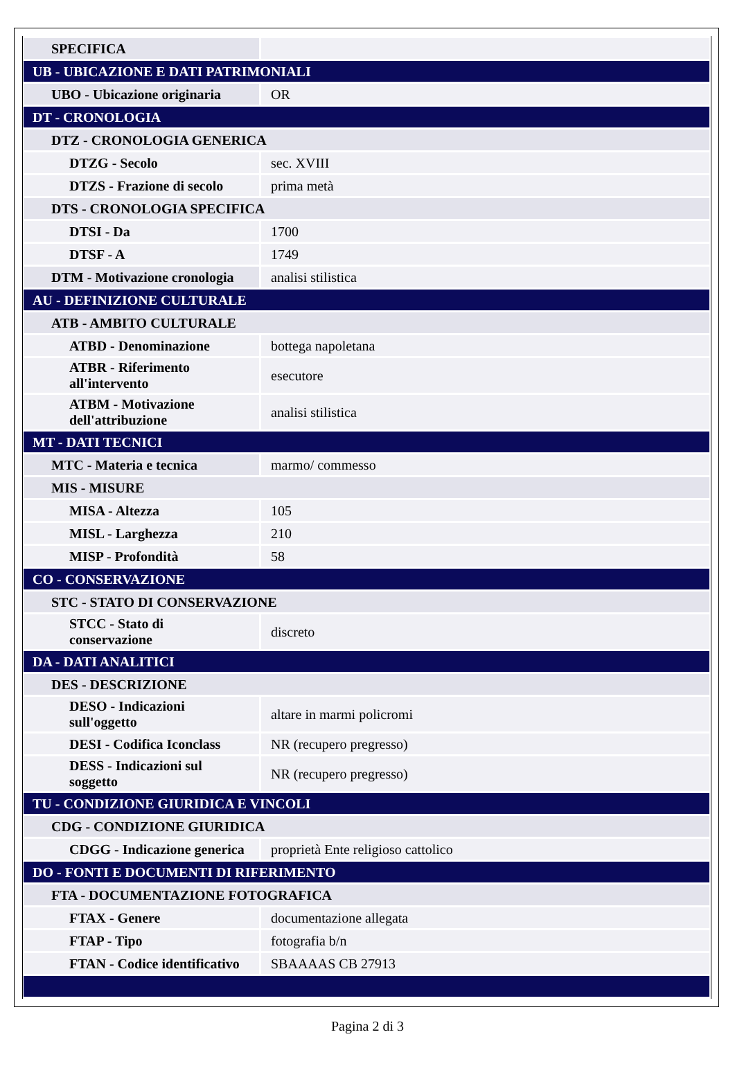| SPECIFICA | |
| UB - UBICAZIONE E DATI PATRIMONIALI | |
| UBO - Ubicazione originaria | OR |
| DT - CRONOLOGIA | |
| DTZ - CRONOLOGIA GENERICA | |
| DTZG - Secolo | sec. XVIII |
| DTZS - Frazione di secolo | prima metà |
| DTS - CRONOLOGIA SPECIFICA | |
| DTSI - Da | 1700 |
| DTSF - A | 1749 |
| DTM - Motivazione cronologia | analisi stilistica |
| AU - DEFINIZIONE CULTURALE | |
| ATB - AMBITO CULTURALE | |
| ATBD - Denominazione | bottega napoletana |
| ATBR - Riferimento all'intervento | esecutore |
| ATBM - Motivazione dell'attribuzione | analisi stilistica |
| MT - DATI TECNICI | |
| MTC - Materia e tecnica | marmo/ commesso |
| MIS - MISURE | |
| MISA - Altezza | 105 |
| MISL - Larghezza | 210 |
| MISP - Profondità | 58 |
| CO - CONSERVAZIONE | |
| STC - STATO DI CONSERVAZIONE | |
| STCC - Stato di conservazione | discreto |
| DA - DATI ANALITICI | |
| DES - DESCRIZIONE | |
| DESO - Indicazioni sull'oggetto | altare in marmi policromi |
| DESI - Codifica Iconclass | NR (recupero pregresso) |
| DESS - Indicazioni sul soggetto | NR (recupero pregresso) |
| TU - CONDIZIONE GIURIDICA E VINCOLI | |
| CDG - CONDIZIONE GIURIDICA | |
| CDGG - Indicazione generica | proprietà Ente religioso cattolico |
| DO - FONTI E DOCUMENTI DI RIFERIMENTO | |
| FTA - DOCUMENTAZIONE FOTOGRAFICA | |
| FTAX - Genere | documentazione allegata |
| FTAP - Tipo | fotografia b/n |
| FTAN - Codice identificativo | SBAAAAS CB 27913 |
Pagina 2 di 3